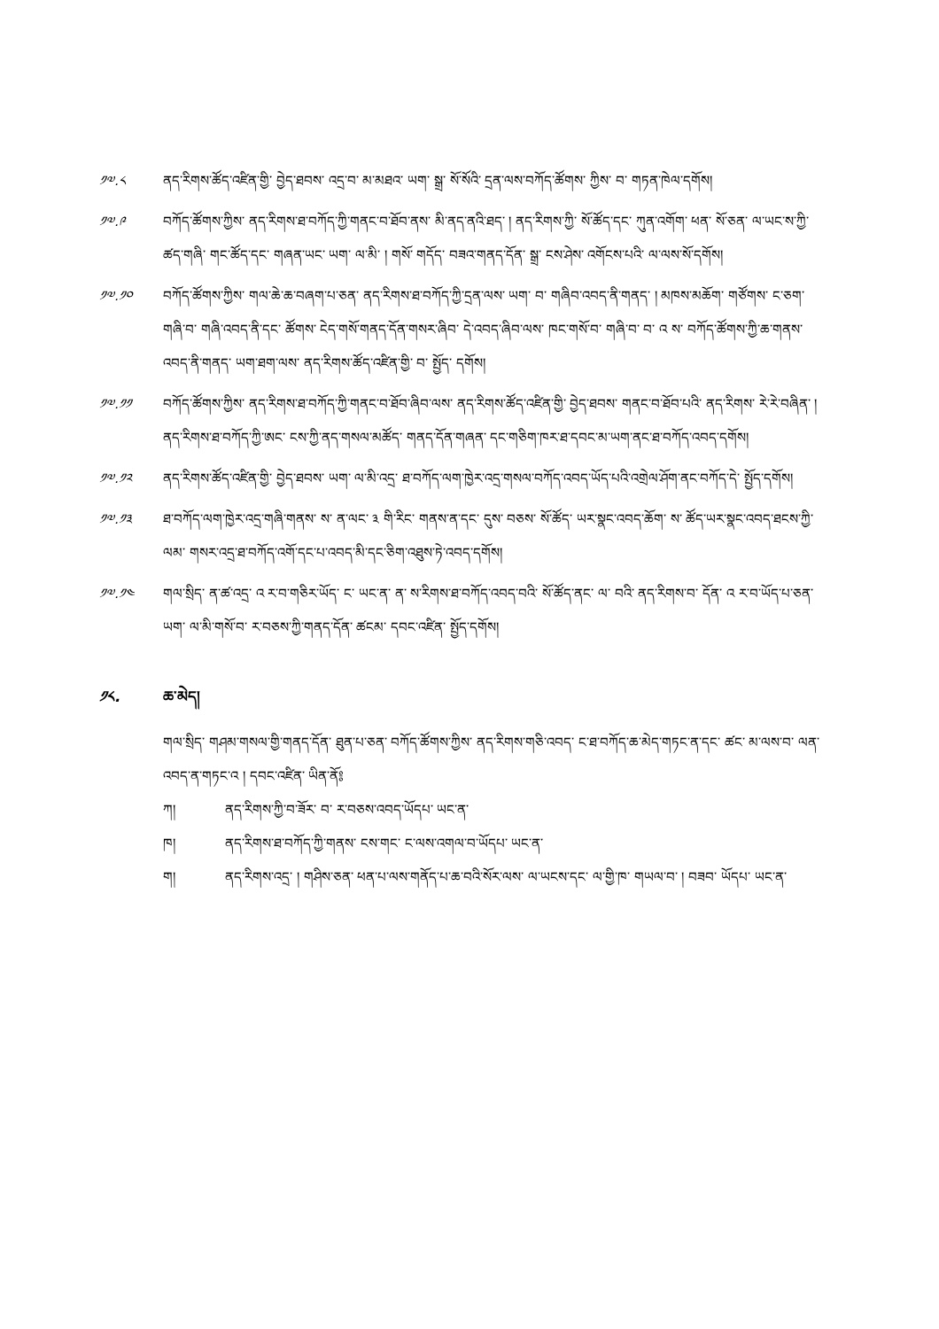༡༧.༨ ནད་རིགས་ཚོད་འཛིན་གྱི་ བྱེད་ཐབས་ འདྲ་བ་ མ་མཐའ་ ཡག་ སྒྲ་ སོ་སོའི་ དྲན་ལས་བཀོད་ཚོགས་ ཀྱིས་ བ་ གཏན་ཁེལ་དགོས།
༡༧.༩ བཀོད་ཚོགས་ཀྱིས་ ནད་རིགས་ཐ་བཀོད་ཀྱི་གནང་བ་ཐོབ་ནས་ མི་ནད་ནའི་ཐད་ ། ནད་རིགས་ཀྱི་ སོ་ཚོད་དང་ ཀུན་འགོག་ ཕན་ སོ་ཅན་ ལ་ཡང་ས་ཀྱི་ཚད་གཞི་ གང་ཚོད་དང་ གཞན་ཡང་ ཡག་ ལ་མི་ ། གསོ་ གདོད་ བཟའ་གནད་དོན་ སྒྲ་ ངས་ཤེས་ འགོངས་པའི་ ལ་ལས་སོ་དགོས།
༡༧.༡༠ བཀོད་ཚོགས་ཀྱིས་ གལ་ཆེ་ཆ་བཞག་པ་ཅན་ ནད་རིགས་ཐ་བཀོད་ཀྱི་དྲན་ལས་ ཡག་ བ་ གཞིབ་འབད་ནི་གནད་ ། མཁས་མཆོག་ གཙོགས་ ང་ཅག་གཞི་བ་ གཞི་འབད་ནི་དང་ ཚོགས་ ངེད་གསོ་གནད་དོན་གསར་ཞིབ་ དེ་འབད་ཞིབ་ལས་ ཁང་གསོ་བ་ གཞི་བ་ བ་ འ ས་ བཀོད་ཚོགས་ཀྱི་ཆ་གནས་འབད་ནི་གནད་ ཡག་ཐག་ལས་ ནད་རིགས་ཚོད་འཛིན་གྱི་ བ་ སྤྱོད་ དགོས།
༡༧.༡༡ བཀོད་ཚོགས་ཀྱིས་ ནད་རིགས་ཐ་བཀོད་ཀྱི་གནང་བ་ཐོབ་ཞིབ་ལས་ ནད་རིགས་ཚོད་འཛིན་གྱི་ བྱེད་ཐབས་ གནང་བ་ཐོབ་པའི་ ནད་རིགས་ རེ་རེ་བཞིན་ ། ནད་རིགས་ཐ་བཀོད་ཀྱི་ཨང་ ངས་ཀྱི་ནད་གསལ་མཚོད་ གནད་དོན་གཞན་ དང་གཅིག་ཁར་ཐ་དབང་མ་ཡག་ནང་ཐ་བཀོད་འབད་དགོས།
༡༧.༡༢ ནད་རིགས་ཚོད་འཛིན་གྱི་ བྱེད་ཐབས་ ཡག་ ལ་མི་འདྲ་ ཐ་བཀོད་ལག་ཁྱེར་འདྲ་གསལ་བཀོད་འབད་ཡོད་པའི་འགྲེལ་ཤོག་ནང་བཀོད་དེ་ སྤྱོད་དགོས།
༡༧.༡༣ ཐ་བཀོད་ལག་ཁྱེར་འདྲ་གཞི་གནས་ ས་ ན་ལང་ ༣ གི་རིང་ གནས་ན་དང་ དུས་ བཅས་ སོ་ཚོད་ ཡར་སྣང་འབད་ཆོག་ ས་ ཚོད་ཡར་སྣང་འབད་ཐངས་ཀྱི་ལམ་ གསར་འདྲ་ཐ་བཀོད་འགོ་དང་པ་འབད་མི་དང་ཅིག་འཐུས་ཏེ་འབད་དགོས།
༡༧.༡༤ གལ་སྲིད་ ན་ཚ་འདྲ་ འ ར་བ་གཅིར་ཡོད་ ང་ ཡང་ན་ ན་ ས་རིགས་ཐ་བཀོད་འབད་བའི་ སོ་ཚོད་ནང་ ལ་ བའི་ ནད་རིགས་བ་ དོན་ འ ར་བ་ཡོད་པ་ཅན་ ཡག་ ལ་མི་གསོ་བ་ ར་བཅས་ཀྱི་གནད་དོན་ ཚངམ་ དབང་འཛིན་ སྤྱོད་དགོས།
༡༨. ཆ་མེད།
གལ་སྲིད་ གཤམ་གསལ་གྱི་གནད་དོན་ ཐུན་པ་ཅན་ བཀོད་ཚོགས་ཀྱིས་ ནད་རིགས་གཅི་འབད་ ང་ཐ་བཀོད་ཆ་མེད་གཏང་ན་དང་ ཚང་ མ་ལས་བ་ ལན་འབད་ན་གཏང་འ ། དབང་འཛིན་ ཡིན་ནོ༔
ཀ། ནད་རིགས་ཀྱི་བ་ཟོར་ བ་ ར་བཅས་འབད་ཡོདཔ་ ཡང་ན་
ཁ། ནད་རིགས་ཐ་བཀོད་ཀྱི་གནས་ ངས་གང་ ང་ལས་འགལ་བ་ཡོདཔ་ ཡང་ན་
ག། ནད་རིགས་འདྲ་ ། གཤིས་ཅན་ ཕན་པ་ལས་གནོད་པ་ཆ་བའི་སོར་ལས་ ལ་ཡངས་དང་ ལ་གྱི་ཁ་ གཡལ་བ་ ། བཟབ་ ཡོདཔ་ ཡང་ན་